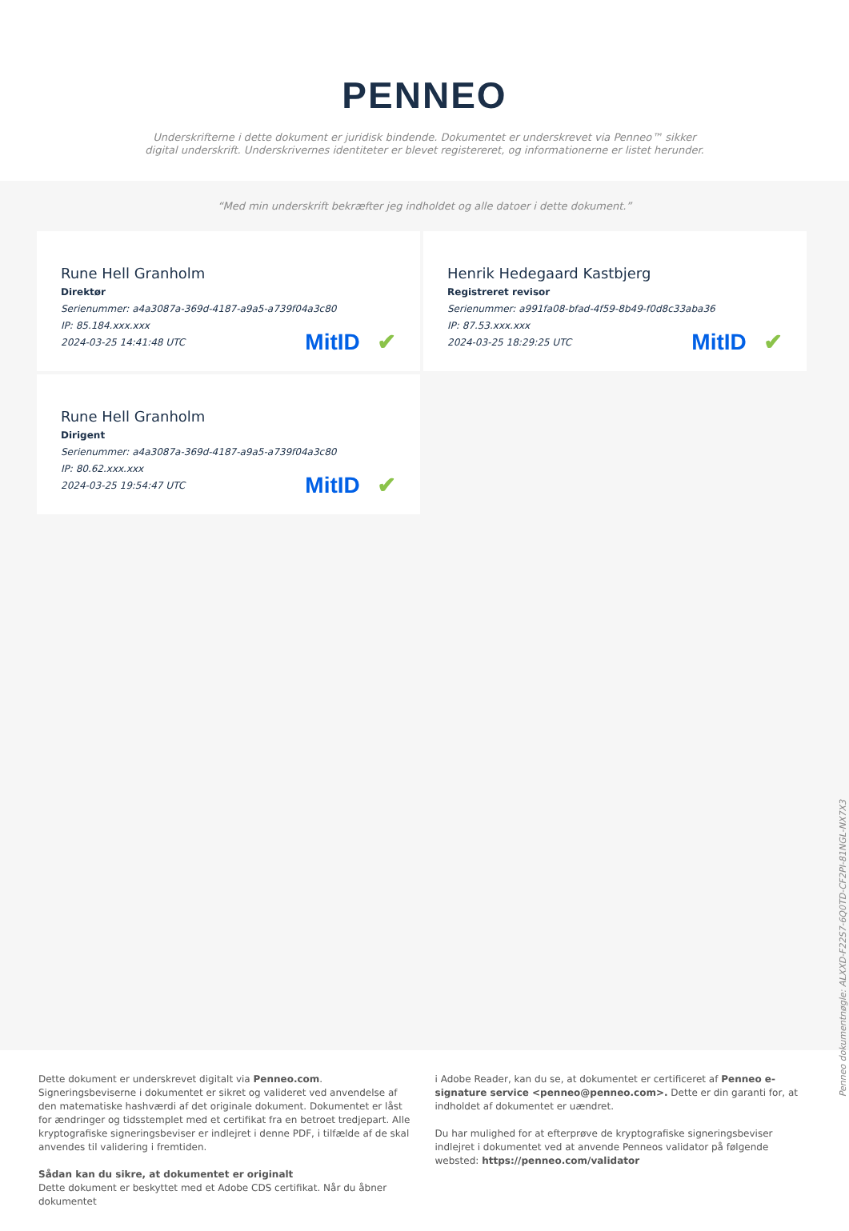PENNEO
Underskrifterne i dette dokument er juridisk bindende. Dokumentet er underskrevet via Penneo™ sikker digital underskrift. Underskrivernes identiteter er blevet registereret, og informationerne er listet herunder.
“Med min underskrift bekræfter jeg indholdet og alle datoer i dette dokument.”
Rune Hell Granholm
Direktør
Serienummer: a4a3087a-369d-4187-a9a5-a739f04a3c80
IP: 85.184.xxx.xxx
2024-03-25 14:41:48 UTC
MitID ✔
Henrik Hedegaard Kastbjerg
Registreret revisor
Serienummer: a991fa08-bfad-4f59-8b49-f0d8c33aba36
IP: 87.53.xxx.xxx
2024-03-25 18:29:25 UTC
MitID ✔
Rune Hell Granholm
Dirigent
Serienummer: a4a3087a-369d-4187-a9a5-a739f04a3c80
IP: 80.62.xxx.xxx
2024-03-25 19:54:47 UTC
MitID ✔
Dette dokument er underskrevet digitalt via Penneo.com. Signeringsbeviserne i dokumentet er sikret og valideret ved anvendelse af den matematiske hashværdi af det originale dokument. Dokumentet er låst for ændringer og tidsstemplet med et certifikat fra en betroet tredjepart. Alle kryptografiske signeringsbeviser er indlejret i denne PDF, i tilfælde af de skal anvendes til validering i fremtiden.
Sådan kan du sikre, at dokumentet er originalt
Dette dokument er beskyttet med et Adobe CDS certifikat. Når du åbner dokumentet
i Adobe Reader, kan du se, at dokumentet er certificeret af Penneo e-signature service <penneo@penneo.com>. Dette er din garanti for, at indholdet af dokumentet er uændret.
Du har mulighed for at efterprøve de kryptografiske signeringsbeviser indlejret i dokumentet ved at anvende Penneos validator på følgende websted: https://penneo.com/validator
Penneo dokumentnøgle: ALXXD-F22S7-6Q0TD-CF2PI-81NGL-NX7X3